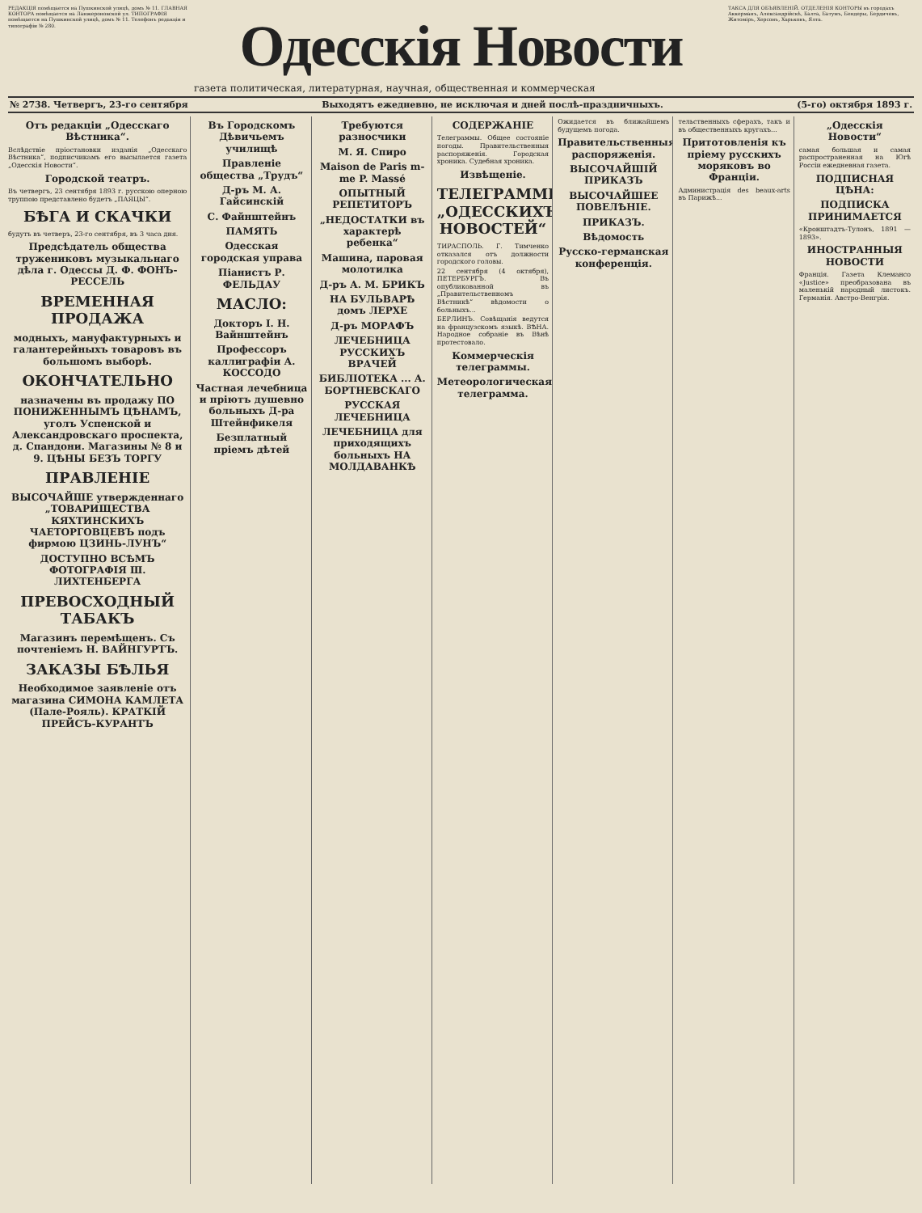РЕДАКЦІЯ помѣщается на Пушкинской улицѣ, домъ № 11. ГЛАВНАЯ КОНТОРА помѣщается на Ланжероновской ул. ТИПОГРАФІЯ помѣщается на Пушкинской улицѣ, домъ № 11. Телефонъ редакціи и типографіи № 280.
Одесскія Новости
газета политическая, литературная, научная, общественная и коммерческая
ТАКСА ДЛЯ ОБЪЯВЛЕНІЙ. ОТДЕЛЕНІЯ КОНТОРЫ въ городахъ Аккерманъ, Александрійскѣ, Балта, Батумъ, Бендеры, Бердичевъ, Житоміръ, Херсонъ, Харьковъ, Ялта.
№ 2738. Четвергъ, 23-го сентября Выходятъ ежедневно, не исключая и дней послѣ-праздничныхъ. (5-го) октября 1893 г.
Отъ редакціи „Одесскаго Вѣстника“.
Вслѣдствіе пріостановки изданія „Одесскаго Вѣстника“, подписчикамъ его высылается газета „Одесскія Новости“.
Городской театръ.
Въ четвергъ, 23 сентября 1893 г. русскою оперною труппою представлено будетъ „ПАЯЦЫ“.
БѢГА И СКАЧКИ
будутъ въ четверъ, 23-го сентября, въ 3 часа дня.
Предсѣдатель общества тружениковъ музыкальнаго дѣла г. Одессы Д. Ф. ФОНЪ-РЕССЕЛЬ
ВРЕМЕННАЯ ПРОДАЖА
модныхъ, мануфактурныхъ и галантерейныхъ товаровъ въ большомъ выборѣ.
ОКОНЧАТЕЛЬНО
назначены въ продажу ПО ПОНИЖЕННЫМЪ ЦѢНАМЪ, уголъ Успенской и Александровскаго проспекта, д. Спандони. Магазины № 8 и 9. ЦѢНЫ БЕЗЪ ТОРГУ
ПРАВЛЕНІЕ
ВЫСОЧАЙШЕ утвержденнаго „ТОВАРИЩЕСТВА КЯХТИНСКИХЪ ЧАЕТОРГОВЦЕВЪ подъ фирмою ЦЗИНЬ-ЛУНЪ“
ДОСТУПНО ВСѢМЪ ФОТОГРАФІЯ Ш. ЛИХТЕНБЕРГА
ПРЕВОСХОДНЫЙ ТАБАКЪ
Магазинъ перемѣщенъ. Съ почтеніемъ Н. ВАЙНГУРТЪ.
ЗАКАЗЫ БѢЛЬЯ
Необходимое заявленіе отъ магазина СИМОНА КАМЛЕТА (Пале-Рояль). КРАТКІЙ ПРЕЙСЪ-КУРАНТЪ
Въ Городскомъ Дѣвичьемъ училищѣ
Правленіе общества „Трудъ“
Д-ръ М. А. Гайсинскій
С. Файнштейнъ
ПАМЯТЬ
Одесская городская управа
Піанистъ Р. ФЕЛЬДАУ
МАСЛО:
Докторъ І. Н. Вайнштейнъ
Профессоръ каллиграфіи А. КОССОДО
Частная лечебница и пріютъ душевно больныхъ Д-ра Штейнфикеля
Безплатный пріемъ дѣтей
Требуются разносчики
М. Я. Спиро
Maison de Paris m-me P. Massé
ОПЫТНЫЙ РЕПЕТИТОРЪ
„НЕДОСТАТКИ въ характерѣ ребенка“
Машина, паровая молотилка
Д-ръ А. М. БРИКЪ
НА БУЛЬВАРѢ домъ ЛЕРХЕ
Д-ръ МОРАФЪ
ЛЕЧЕБНИЦА РУССКИХЪ ВРАЧЕЙ
БИБЛІОТЕКА ... А. БОРТНЕВСКАГО
РУССКАЯ ЛЕЧЕБНИЦА
ЛЕЧЕБНИЦА для приходящихъ больныхъ НА МОЛДАВАНКѢ
СОДЕРЖАНІЕ
Телеграммы. Общее состояніе погоды. Правительственныя распоряженія. Городская хроника. Судебная хроника.
Извѣщеніе.
ТЕЛЕГРАММЫ „ОДЕССКИХЪ НОВОСТЕЙ“
ТИРАСПОЛЬ. Г. Тимченко отказался отъ должности городского головы.
22 сентября (4 октября), ПЕТЕРБУРГЪ. Въ опубликованной въ „Правительственномъ Вѣстникѣ“ вѣдомости о больныхъ...
БЕРЛИНЪ. Совѣщанія ведутся на французскомъ языкѣ. ВѢНА. Народное собраніе въ Вѣнѣ протестовало.
Коммерческія телеграммы.
Метеорологическая телеграмма.
Ожидается въ ближайшемъ будущемъ погода.
Правительственныя распоряженія.
ВЫСОЧАЙШІЙ ПРИКАЗЪ
ВЫСОЧАЙШЕЕ ПОВЕЛѢНІЕ.
ПРИКАЗЪ.
Вѣдомость
Русско-германская конференція.
тельственныхъ сферахъ, такъ и въ общественныхъ кругахъ...
Притотовленія къ пріему русскихъ моряковъ во Франціи.
Администрація des beaux-arts въ Парижѣ...
„Одесскія Новости“
самая большая и самая распространенная на Югѣ Россіи ежедневная газета.
ПОДПИСНАЯ ЦѢНА:
ПОДПИСКА ПРИНИМАЕТСЯ
«Кронштадтъ-Тулонъ, 1891 — 1893».
ИНОСТРАННЫЯ НОВОСТИ
Франція. Газета Клемансо «Justice» преобразована въ маленькій народный листокъ. Германія. Австро-Венгрія.